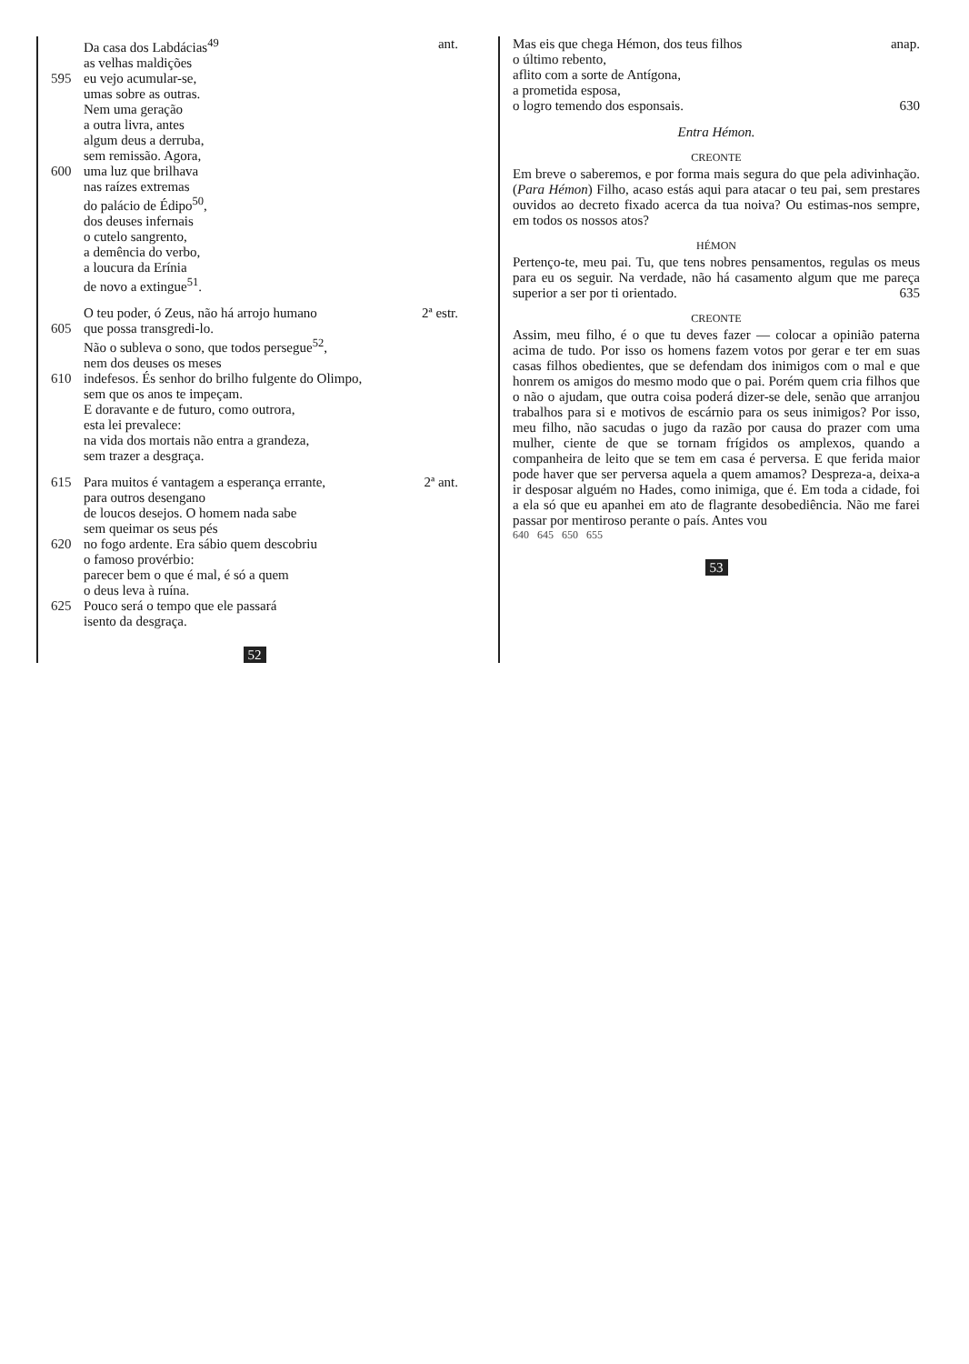Da casa dos Labdácias<sup>49</sup> ant.
as velhas maldições
595 eu vejo acumular-se,
umas sobre as outras.
Nem uma geração
a outra livra, antes
algum deus a derruba,
sem remissão. Agora,
600 uma luz que brilhava
nas raízes extremas
do palácio de Édipo<sup>50</sup>,
dos deuses infernais
o cutelo sangrento,
a demência do verbo,
a loucura da Erínia
de novo a extingue<sup>51</sup>.
O teu poder, ó Zeus, não há arrojo humano 2ª estr.
605 que possa transgredi-lo.
Não o subleva o sono, que todos persegue<sup>52</sup>,
nem dos deuses os meses
610 indefesos. És senhor do brilho fulgente do Olimpo,
sem que os anos te impeçam.
E doravante e de futuro, como outrora,
esta lei prevalece:
na vida dos mortais não entra a grandeza,
sem trazer a desgraça.
615 Para muitos é vantagem a esperança errante, 2ª ant.
para outros desengano
de loucos desejos. O homem nada sabe
sem queimar os seus pés
620 no fogo ardente. Era sábio quem descobriu
o famoso provérbio:
parecer bem o que é mal, é só a quem
o deus leva à ruína.
625 Pouco será o tempo que ele passará
isento da desgraça.
52
Mas eis que chega Hémon, dos teus filhos anap.
o último rebento,
aflito com a sorte de Antígona,
a prometida esposa,
o logro temendo dos esponsais. 630
Entra Hémon.
CREONTE
Em breve o saberemos, e por forma mais segura do que pela adivinhação. (Para Hémon) Filho, acaso estás aqui para atacar o teu pai, sem prestares ouvidos ao decreto fixado acerca da tua noiva? Ou estimas-nos sempre, em todos os nossos atos?
HÉMON
Pertenço-te, meu pai. Tu, que tens nobres pensamentos, regulas os meus para eu os seguir. Na verdade, não há casamento algum que me pareça superior a ser por ti orientado. 635
CREONTE
Assim, meu filho, é o que tu deves fazer — colocar a opinião paterna acima de tudo. Por isso os homens fazem votos por gerar e ter em suas casas filhos obedientes, que se defendam dos inimigos com o mal e que honrem os amigos do mesmo modo que o pai. Porém quem cria filhos que o não o ajudam, que outra coisa poderá dizer-se dele, senão que arranjou trabalhos para si e motivos de escárnio para os seus inimigos? Por isso, meu filho, não sacudas o jugo da razão por causa do prazer com uma mulher, ciente de que se tornam frígidos os amplexos, quando a companheira de leito que se tem em casa é perversa. E que ferida maior pode haver que ser perversa aquela a quem amamos? Despreza-a, deixa-a ir desposar alguém no Hades, como inimiga, que é. Em toda a cidade, foi a ela só que eu apanhei em ato de flagrante desobediência. Não me farei passar por mentiroso perante o país. Antes vou
640 645 650 655
53